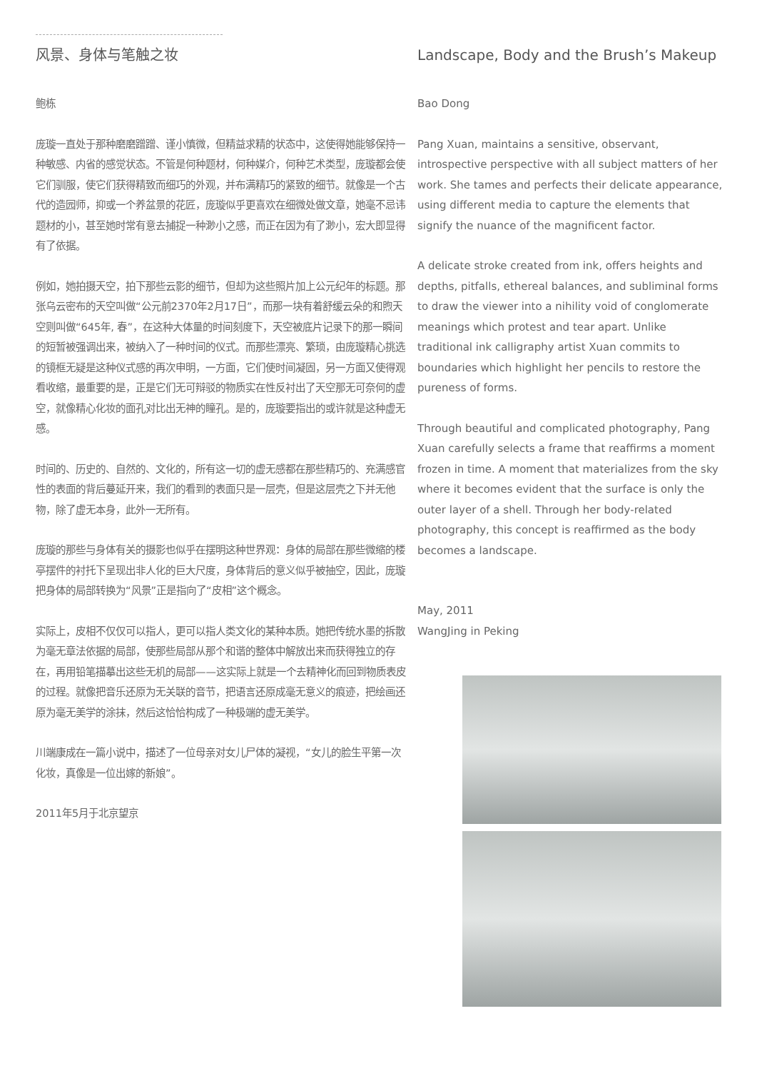风景、身体与笔触之妆
鲍栋
庞璇一直处于那种磨磨蹭蹭、谨小慎微，但精益求精的状态中，这使得她能够保持一种敏感、内省的感觉状态。不管是何种题材，何种媒介，何种艺术类型，庞璇都会使它们驯服，使它们获得精致而细巧的外观，并布满精巧的紧致的细节。就像是一个古代的造园师，抑或一个养盆景的花匠，庞璇似乎更喜欢在细微处做文章，她毫不忌讳题材的小，甚至她时常有意去捕捉一种渺小之感，而正在因为有了渺小，宏大即显得有了依据。
例如，她拍摄天空，拍下那些云影的细节，但却为这些照片加上公元纪年的标题。那张乌云密布的天空叫做“公元前2370年2月17日”，而那一块有着舒缓云朵的和煦天空则叫做“645年, 春”，在这种大体量的时间刻度下，天空被底片记录下的那一瞬间的短暂被强调出来，被纳入了一种时间的仪式。而那些漂亮、繁琐，由庞璇精心挑选的镜框无疑是这种仪式感的再次申明，一方面，它们使时间凝固，另一方面又使得观看收缩，最重要的是，正是它们无可辩驳的物质实在性反衬出了天空那无可奈何的虚空，就像精心化妆的面孔对比出无神的瞳孔。是的，庞璇要指出的或许就是这种虚无感。
时间的、历史的、自然的、文化的，所有这一切的虚无感都在那些精巧的、充满感官性的表面的背后蔓延开来，我们的看到的表面只是一层壳，但是这层壳之下并无他物，除了虚无本身，此外一无所有。
庞璇的那些与身体有关的摄影也似乎在摆明这种世界观：身体的局部在那些微缩的楼亭摆件的衬托下呈现出非人化的巨大尺度，身体背后的意义似乎被抽空，因此，庞璇把身体的局部转换为“风景”正是指向了“皮相”这个概念。
实际上，皮相不仅仅可以指人，更可以指人类文化的某种本质。她把传统水墨的拆散为毫无章法依据的局部，使那些局部从那个和谐的整体中解放出来而获得独立的存在，再用铅笔描摹出这些无机的局部——这实际上就是一个去精神化而回到物质表皮的过程。就像把音乐还原为无关联的音节，把语言还原成毫无意义的痕迹，把绘画还原为毫无美学的涂抹，然后这恰恰构成了一种极端的虚无美学。
川端康成在一篇小说中，描述了一位母亲对女儿尸体的凝视，“女儿的脸生平第一次化妆，真像是一位出嫁的新娘”。
2011年5月于北京望京
Landscape, Body and the Brush’s Makeup
Bao Dong
Pang Xuan, maintains a sensitive, observant, introspective perspective with all subject matters of her work. She tames and perfects their delicate appearance, using different media to capture the elements that signify the nuance of the magnificent factor.
A delicate stroke created from ink, offers heights and depths, pitfalls, ethereal balances, and subliminal forms to draw the viewer into a nihility void of conglomerate meanings which protest and tear apart. Unlike traditional ink calligraphy artist Xuan commits to boundaries which highlight her pencils to restore the pureness of forms.
Through beautiful and complicated photography, Pang Xuan carefully selects a frame that reaffirms a moment frozen in time. A moment that materializes from the sky where it becomes evident that the surface is only the outer layer of a shell. Through her body-related photography, this concept is reaffirmed as the body becomes a landscape.
May, 2011
WangJing in Peking